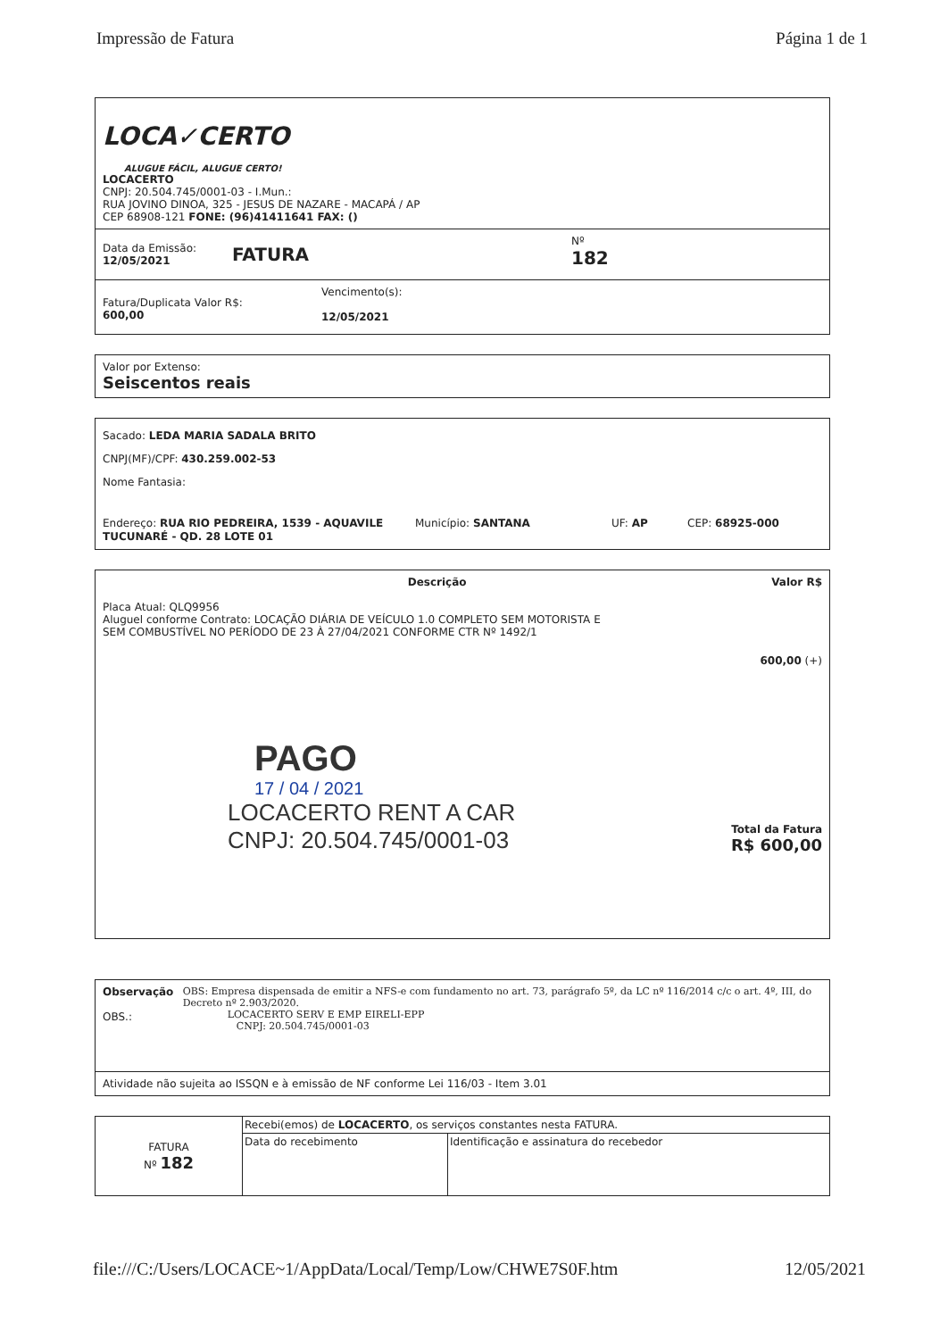Impressão de Fatura Página 1 de 1
LOCA✓CERTO
ALUGUE FÁCIL, ALUGUE CERTO!
LOCACERTO
CNPJ: 20.504.745/0001-03 - I.Mun.:
RUA JOVINO DINOA, 325 - JESUS DE NAZARE - MACAPÁ / AP
CEP 68908-121 FONE: (96)41411641 FAX: ()
Data da Emissão:
12/05/2021
FATURA
Nº
182
Fatura/Duplicata Valor R$:
600,00
Vencimento(s):
12/05/2021
Valor por Extenso:
Seiscentos reais
Sacado: LEDA MARIA SADALA BRITO
CNPJ(MF)/CPF: 430.259.002-53
Nome Fantasia:
Endereço: RUA RIO PEDREIRA, 1539 - AQUAVILE TUCUNARÉ - QD. 28 LOTE 01
Município: SANTANA UF: AP CEP: 68925-000
Descrição Valor R$
Placa Atual: QLQ9956
Aluguel conforme Contrato: LOCAÇÃO DIÁRIA DE VEÍCULO 1.0 COMPLETO SEM MOTORISTA E
SEM COMBUSTÍVEL NO PERÍODO DE 23 À 27/04/2021 CONFORME CTR Nº 1492/1
600,00 (+)
PAGO
17 / 04 / 2021
LOCACERTO RENT A CAR
CNPJ: 20.504.745/0001-03
Total da Fatura
R$ 600,00
Observação
OBS.:
OBS: Empresa dispensada de emitir a NFS-e com fundamento no art. 73, parágrafo 5º, da LC nº 116/2014 c/c o art. 4º, III, do Decreto nº 2.903/2020.
LOCACERTO SERV E EMP EIRELI-EPP
CNPJ: 20.504.745/0001-03
Atividade não sujeita ao ISSQN e à emissão de NF conforme Lei 116/03 - Item 3.01
| FATURA Nº 182 | Recebi(emos) de LOCACERTO , os serviços constantes nesta FATURA. | |
| | Data do recebimento | Identificação e assinatura do recebedor |
file:///C:/Users/LOCACE~1/AppData/Local/Temp/Low/CHWE7S0F.htm 12/05/2021